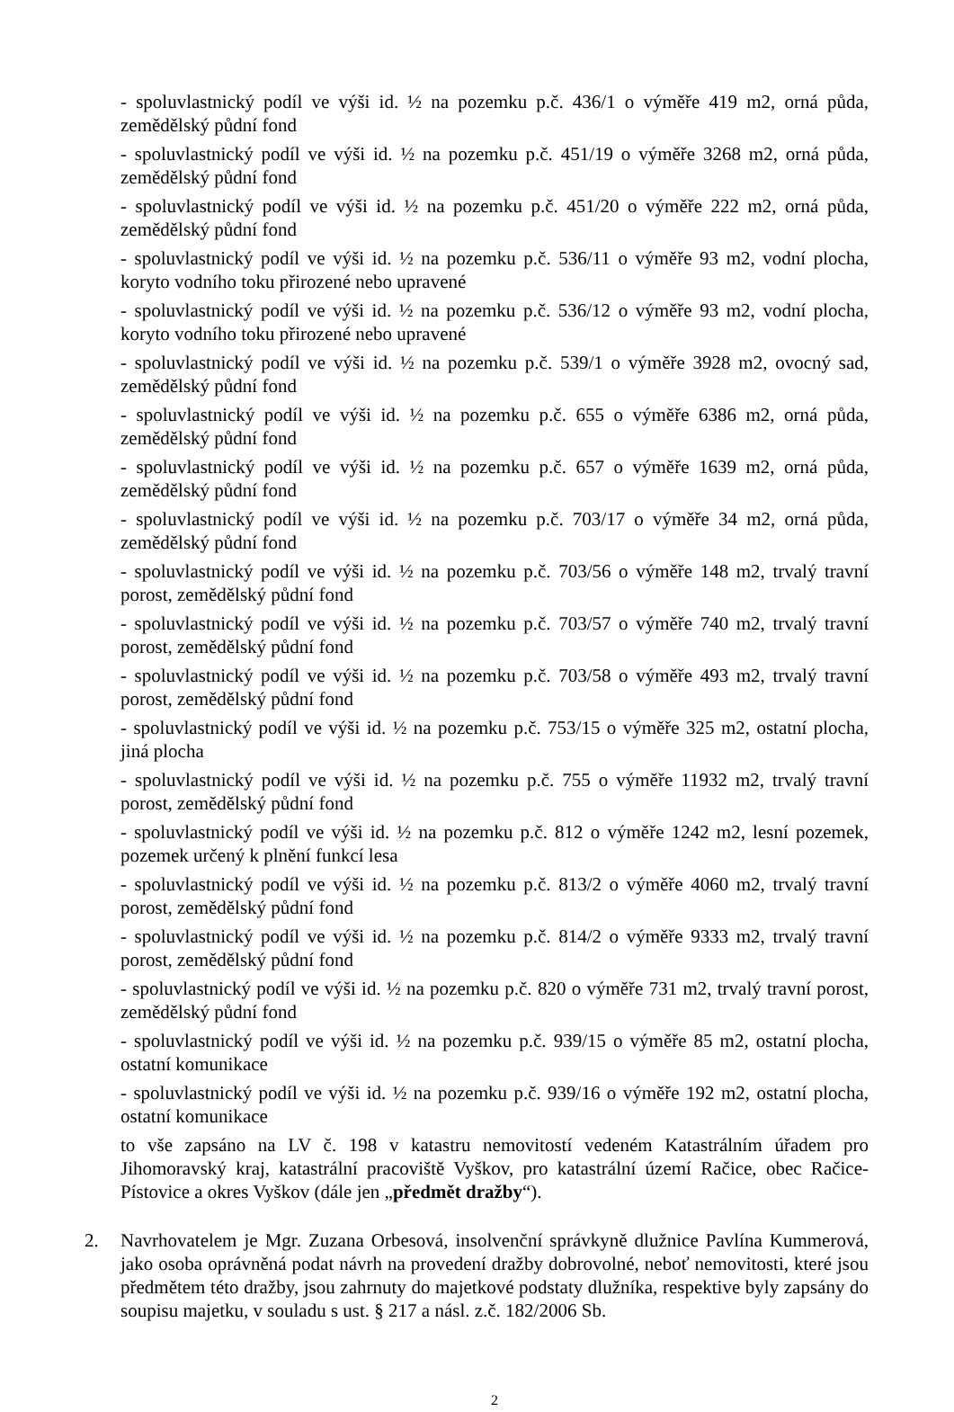- spoluvlastnický podíl ve výši id. ½ na pozemku p.č. 436/1 o výměře 419 m2, orná půda, zemědělský půdní fond
- spoluvlastnický podíl ve výši id. ½ na pozemku p.č. 451/19 o výměře 3268 m2, orná půda, zemědělský půdní fond
- spoluvlastnický podíl ve výši id. ½ na pozemku p.č. 451/20 o výměře 222 m2, orná půda, zemědělský půdní fond
- spoluvlastnický podíl ve výši id. ½ na pozemku p.č. 536/11 o výměře 93 m2, vodní plocha, koryto vodního toku přirozené nebo upravené
- spoluvlastnický podíl ve výši id. ½ na pozemku p.č. 536/12 o výměře 93 m2, vodní plocha, koryto vodního toku přirozené nebo upravené
- spoluvlastnický podíl ve výši id. ½ na pozemku p.č. 539/1 o výměře 3928 m2, ovocný sad, zemědělský půdní fond
- spoluvlastnický podíl ve výši id. ½ na pozemku p.č. 655 o výměře 6386 m2, orná půda, zemědělský půdní fond
- spoluvlastnický podíl ve výši id. ½ na pozemku p.č. 657 o výměře 1639 m2, orná půda, zemědělský půdní fond
- spoluvlastnický podíl ve výši id. ½ na pozemku p.č. 703/17 o výměře 34 m2, orná půda, zemědělský půdní fond
- spoluvlastnický podíl ve výši id. ½ na pozemku p.č. 703/56 o výměře 148 m2, trvalý travní porost, zemědělský půdní fond
- spoluvlastnický podíl ve výši id. ½ na pozemku p.č. 703/57 o výměře 740 m2, trvalý travní porost, zemědělský půdní fond
- spoluvlastnický podíl ve výši id. ½ na pozemku p.č. 703/58 o výměře 493 m2, trvalý travní porost, zemědělský půdní fond
- spoluvlastnický podíl ve výši id. ½ na pozemku p.č. 753/15 o výměře 325 m2, ostatní plocha, jiná plocha
- spoluvlastnický podíl ve výši id. ½ na pozemku p.č. 755 o výměře 11932 m2, trvalý travní porost, zemědělský půdní fond
- spoluvlastnický podíl ve výši id. ½ na pozemku p.č. 812 o výměře 1242 m2, lesní pozemek, pozemek určený k plnění funkcí lesa
- spoluvlastnický podíl ve výši id. ½ na pozemku p.č. 813/2 o výměře 4060 m2, trvalý travní porost, zemědělský půdní fond
- spoluvlastnický podíl ve výši id. ½ na pozemku p.č. 814/2 o výměře 9333 m2, trvalý travní porost, zemědělský půdní fond
- spoluvlastnický podíl ve výši id. ½ na pozemku p.č. 820 o výměře 731 m2, trvalý travní porost, zemědělský půdní fond
- spoluvlastnický podíl ve výši id. ½ na pozemku p.č. 939/15 o výměře 85 m2, ostatní plocha, ostatní komunikace
- spoluvlastnický podíl ve výši id. ½ na pozemku p.č. 939/16 o výměře 192 m2, ostatní plocha, ostatní komunikace
to vše zapsáno na LV č. 198 v katastru nemovitostí vedeném Katastrálním úřadem pro Jihomoravský kraj, katastrální pracoviště Vyškov, pro katastrální území Račice, obec Račice-Pístovice a okres Vyškov (dále jen „předmět dražby“).
2. Navrhovatelem je Mgr. Zuzana Orbesová, insolvenční správkyně dlužnice Pavlína Kummerová, jako osoba oprávněná podat návrh na provedení dražby dobrovolné, neboť nemovitosti, které jsou předmětem této dražby, jsou zahrnuty do majetkové podstaty dlužníka, respektive byly zapsány do soupisu majetku, v souladu s ust. § 217 a násl. z.č. 182/2006 Sb.
2